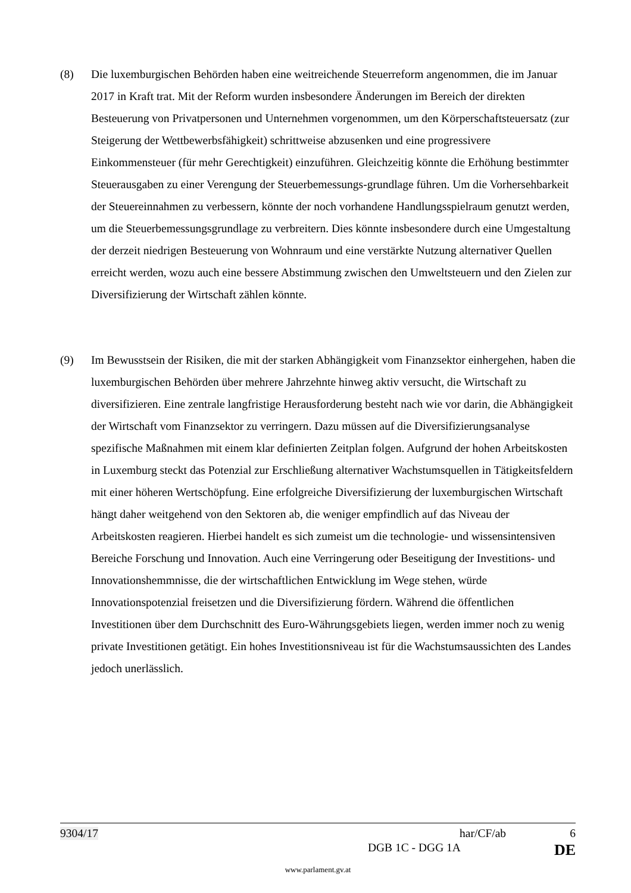(8) Die luxemburgischen Behörden haben eine weitreichende Steuerreform angenommen, die im Januar 2017 in Kraft trat. Mit der Reform wurden insbesondere Änderungen im Bereich der direkten Besteuerung von Privatpersonen und Unternehmen vorgenommen, um den Körperschaftsteuersatz (zur Steigerung der Wettbewerbsfähigkeit) schrittweise abzusenken und eine progressivere Einkommensteuer (für mehr Gerechtigkeit) einzuführen. Gleichzeitig könnte die Erhöhung bestimmter Steuerausgaben zu einer Verengung der Steuerbemessungs-grundlage führen. Um die Vorhersehbarkeit der Steuereinnahmen zu verbessern, könnte der noch vorhandene Handlungsspielraum genutzt werden, um die Steuerbemessungsgrundlage zu verbreitern. Dies könnte insbesondere durch eine Umgestaltung der derzeit niedrigen Besteuerung von Wohnraum und eine verstärkte Nutzung alternativer Quellen erreicht werden, wozu auch eine bessere Abstimmung zwischen den Umweltsteuern und den Zielen zur Diversifizierung der Wirtschaft zählen könnte.
(9) Im Bewusstsein der Risiken, die mit der starken Abhängigkeit vom Finanzsektor einhergehen, haben die luxemburgischen Behörden über mehrere Jahrzehnte hinweg aktiv versucht, die Wirtschaft zu diversifizieren. Eine zentrale langfristige Herausforderung besteht nach wie vor darin, die Abhängigkeit der Wirtschaft vom Finanzsektor zu verringern. Dazu müssen auf die Diversifizierungsanalyse spezifische Maßnahmen mit einem klar definierten Zeitplan folgen. Aufgrund der hohen Arbeitskosten in Luxemburg steckt das Potenzial zur Erschließung alternativer Wachstumsquellen in Tätigkeitsfeldern mit einer höheren Wertschöpfung. Eine erfolgreiche Diversifizierung der luxemburgischen Wirtschaft hängt daher weitgehend von den Sektoren ab, die weniger empfindlich auf das Niveau der Arbeitskosten reagieren. Hierbei handelt es sich zumeist um die technologie- und wissensintensiven Bereiche Forschung und Innovation. Auch eine Verringerung oder Beseitigung der Investitions- und Innovationshemmnisse, die der wirtschaftlichen Entwicklung im Wege stehen, würde Innovationspotenzial freisetzen und die Diversifizierung fördern. Während die öffentlichen Investitionen über dem Durchschnitt des Euro-Währungsgebiets liegen, werden immer noch zu wenig private Investitionen getätigt. Ein hohes Investitionsniveau ist für die Wachstumsaussichten des Landes jedoch unerlässlich.
9304/17 har/CF/ab 6
DGB 1C - DGG 1A DE
www.parlament.gv.at